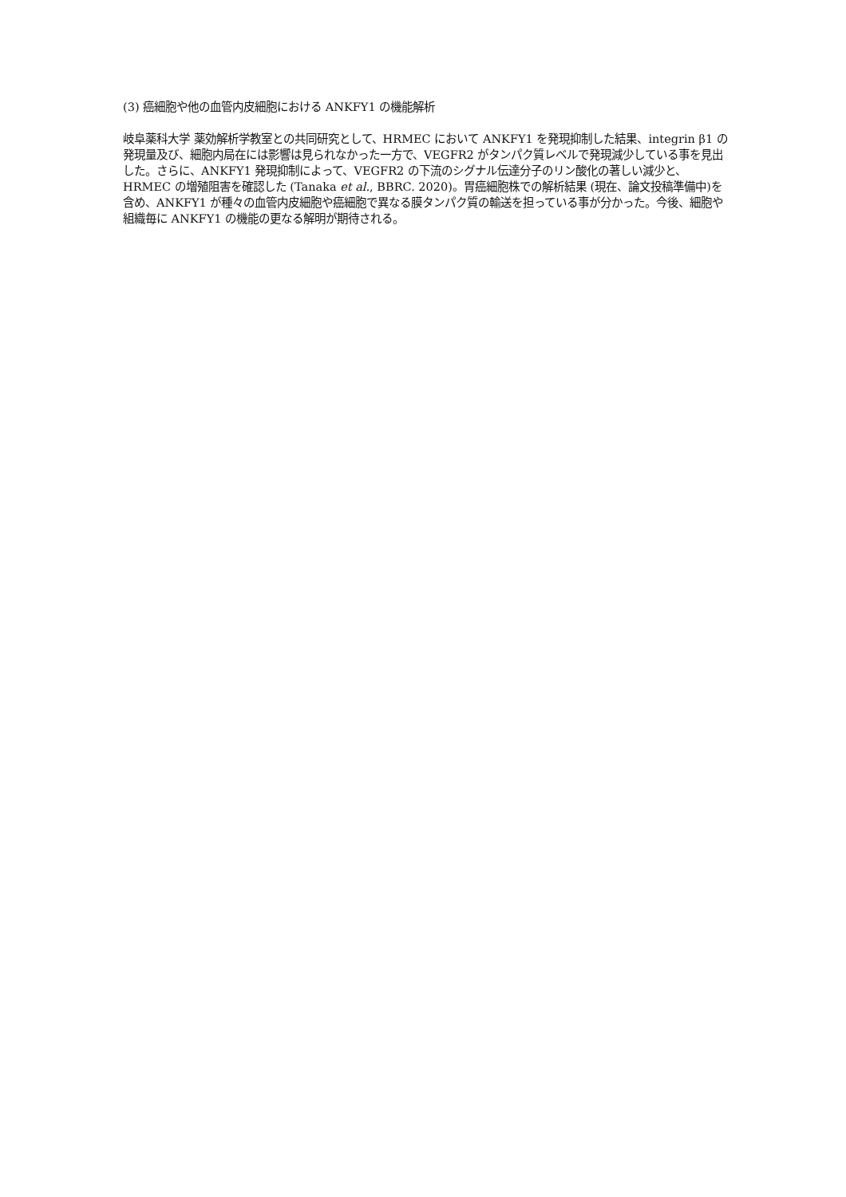(3) 癌細胞や他の血管内皮細胞における ANKFY1 の機能解析
岐阜薬科大学 薬効解析学教室との共同研究として、HRMEC において ANKFY1 を発現抑制した結果、integrin β1 の発現量及び、細胞内局在には影響は見られなかった一方で、VEGFR2 がタンパク質レベルで発現減少している事を見出した。さらに、ANKFY1 発現抑制によって、VEGFR2 の下流のシグナル伝達分子のリン酸化の著しい減少と、HRMEC の増殖阻害を確認した (Tanaka et al., BBRC. 2020)。胃癌細胞株での解析結果 (現在、論文投稿準備中)を含め、ANKFY1 が種々の血管内皮細胞や癌細胞で異なる膜タンパク質の輸送を担っている事が分かった。今後、細胞や組織毎に ANKFY1 の機能の更なる解明が期待される。